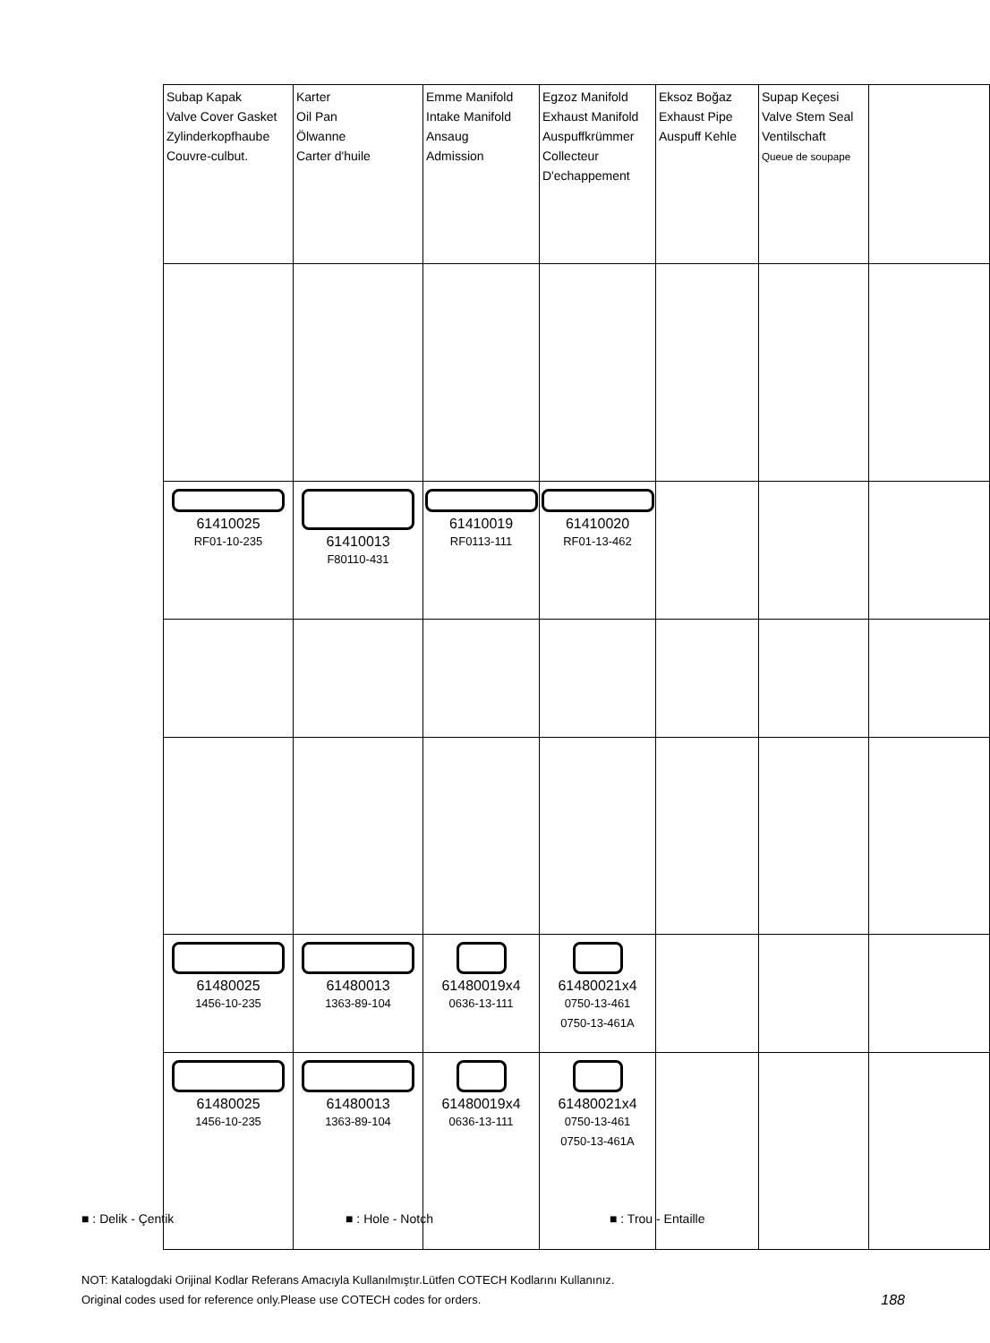| Subap Kapak Valve Cover Gasket Zylinderkopfhaube Couvre-culbut. | Karter Oil Pan Ölwanne Carter d'huile | Emme Manifold Intake Manifold Ansaug Admission | Egzoz Manifold Exhaust Manifold Auspuffkrümmer Collecteur D'echappement | Eksoz Boğaz Exhaust Pipe Auspuff Kehle | Supap Keçesi Valve Stem Seal Ventilschaft Queue de soupape | |
| --- | --- | --- | --- | --- | --- | --- |
| 61410025 RF01-10-235 | 61410013 F80110-431 | 61410019 RF0113-111 | 61410020 RF01-13-462 | | | |
| 61480025 1456-10-235 | 61480013 1363-89-104 | 61480019x4 0636-13-111 | 61480021x4 0750-13-461 0750-13-461A | | | |
| 61480025 1456-10-235 | 61480013 1363-89-104 | 61480019x4 0636-13-111 | 61480021x4 0750-13-461 0750-13-461A | | | |
■ : Delik - Çentik ■ : Hole - Notch ■ : Trou - Entaille
NOT: Katalogdaki Orijinal Kodlar Referans Amacıyla Kullanılmıştır.Lütfen COTECH Kodlarını Kullanınız.
Original codes used for reference only.Please use COTECH codes for orders.
188